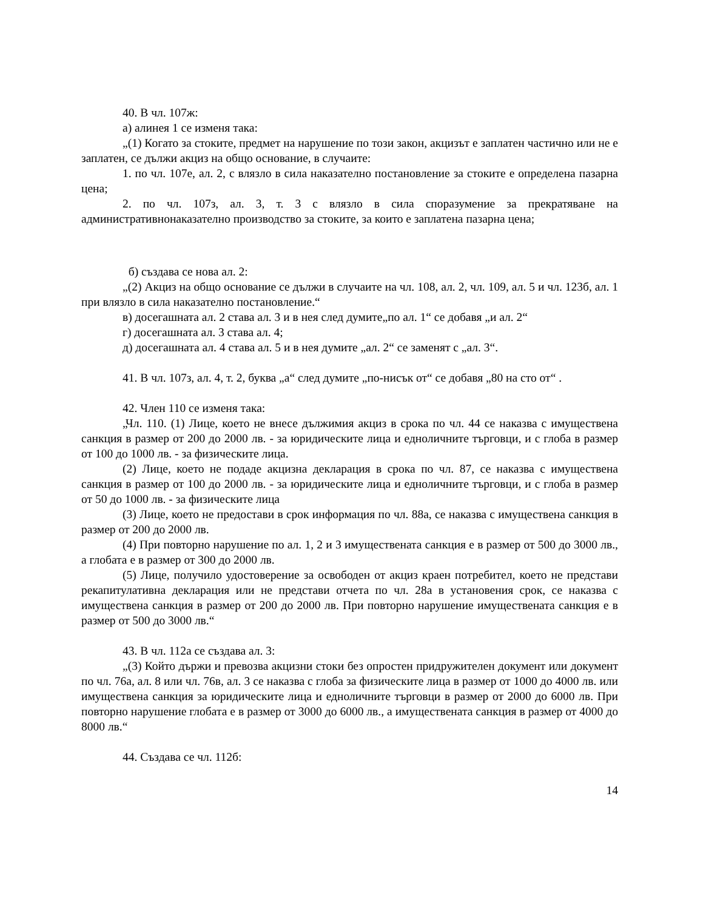40. В чл. 107ж:
а) алинея 1 се изменя така:
„(1) Когато за стоките, предмет на нарушение по този закон, акцизът е заплатен частично или не е заплатен, се дължи акциз на общо основание, в случаите:
1. по чл. 107е, ал. 2, с влязло в сила наказателно постановление за стоките е определена пазарна цена;
2. по чл. 107з, ал. 3, т. 3 с влязло в сила споразумение за прекратяване на административнонаказателно производство за стоките, за които е заплатена пазарна цена;
б) създава се нова ал. 2:
„(2) Акциз на общо основание се дължи в случаите на чл. 108, ал. 2, чл. 109, ал. 5 и чл. 123б, ал. 1 при влязло в сила наказателно постановление.“
в) досегашната ал. 2 става ал. 3 и в нея след думите„по ал. 1“ се добавя „и ал. 2“
г) досегашната ал. 3 става ал. 4;
д) досегашната ал. 4 става ал. 5 и в нея думите „ал. 2“ се заменят с „ал. 3“.
41. В чл. 107з, ал. 4, т. 2, буква „а“ след думите „по-нисък от“ се добавя „80 на сто от“ .
42. Член 110 се изменя така:
„Чл. 110. (1) Лице, което не внесе дължимия акциз в срока по чл. 44 се наказва с имуществена санкция в размер от 200 до 2000 лв. - за юридическите лица и едноличните търговци, и с глоба в размер от 100 до 1000 лв. - за физическите лица.
(2) Лице, което не подаде акцизна декларация в срока по чл. 87, се наказва с имуществена санкция в размер от 100 до 2000 лв. - за юридическите лица и едноличните търговци, и с глоба в размер от 50 до 1000 лв. - за физическите лица
(3) Лице, което не предостави в срок информация по чл. 88а, се наказва с имуществена санкция в размер от 200 до 2000 лв.
(4) При повторно нарушение по ал. 1, 2 и 3 имуществената санкция е в размер от 500 до 3000 лв., а глобата е в размер от 300 до 2000 лв.
(5) Лице, получило удостоверение за освободен от акциз краен потребител, което не представи рекапитулативна декларация или не представи отчета по чл. 28а в установения срок, се наказва с имуществена санкция в размер от 200 до 2000 лв. При повторно нарушение имуществената санкция е в размер от 500 до 3000 лв.“
43. В чл. 112а се създава ал. 3:
„(3) Който държи и превозва акцизни стоки без опростен придружителен документ или документ по чл. 76а, ал. 8 или чл. 76в, ал. 3 се наказва с глоба за физическите лица в размер от 1000 до 4000 лв. или имуществена санкция за юридическите лица и едноличните търговци в размер от 2000 до 6000 лв. При повторно нарушение глобата е в размер от 3000 до 6000 лв., а имуществената санкция в размер от 4000 до 8000 лв.“
44. Създава се чл. 112б:
14